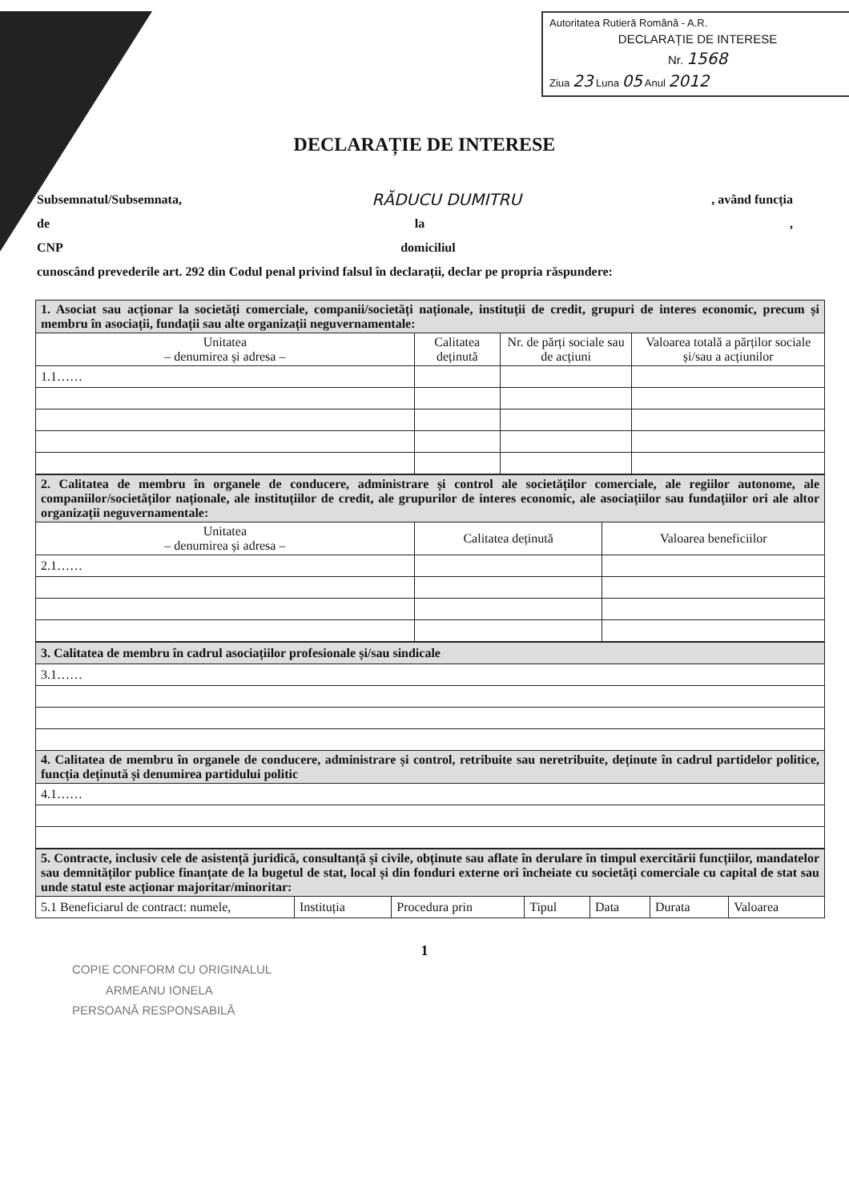Autoritatea Rutieră Română - A.R.
DECLARAȚIE DE INTERESE
Nr. 1568
Ziua 23 Luna 05 Anul 2012
DECLARAȚIE DE INTERESE
Subsemnatul/Subsemnata, RĂDUCU DUMITRU, având funcția
de la,
CNP domiciliul
cunoscând prevederile art. 292 din Codul penal privind falsul în declarații, declar pe propria răspundere:
| 1. Asociat sau acționar la societăți comerciale, companii/societăți naționale, instituții de credit, grupuri de interes economic, precum și membru în asociații, fundații sau alte organizații neguvernamentale: | | | |
| Unitatea – denumirea și adresa – | Calitatea deținută | Nr. de părți sociale sau de acțiuni | Valoarea totală a părților sociale și/sau a acțiunilor |
| 1.1…… | | | |
| 2. Calitatea de membru în organele de conducere, administrare și control ale societăților comerciale, ale regiilor autonome, ale companiilor/societăților naționale, ale instituțiilor de credit, ale grupurilor de interes economic, ale asociațiilor sau fundațiilor ori ale altor organizații neguvernamentale: | | |
| Unitatea – denumirea și adresa – | Calitatea deținută | Valoarea beneficiilor |
| 2.1…… | | |
| 3. Calitatea de membru în cadrul asociațiilor profesionale și/sau sindicale |
| 3.1…… |
| 4. Calitatea de membru în organele de conducere, administrare și control, retribuite sau neretribuite, deținute în cadrul partidelor politice, funcția deținută și denumirea partidului politic |
| 4.1…… |
| 5. Contracte, inclusiv cele de asistență juridică, consultanță și civile, obținute sau aflate în derulare în timpul exercitării funcțiilor, mandatelor sau demnităților publice finanțate de la bugetul de stat, local și din fonduri externe ori încheiate cu societăți comerciale cu capital de stat sau unde statul este acționar majoritar/minoritar: | | | | | | |
| 5.1 Beneficiarul de contract: numele, | Instituția | Procedura prin | Tipul | Data | Durata | Valoarea |
1
COPIE CONFORM CU ORIGINALUL
ARMEANU IONELA
PERSOANĂ RESPONSABILĂ